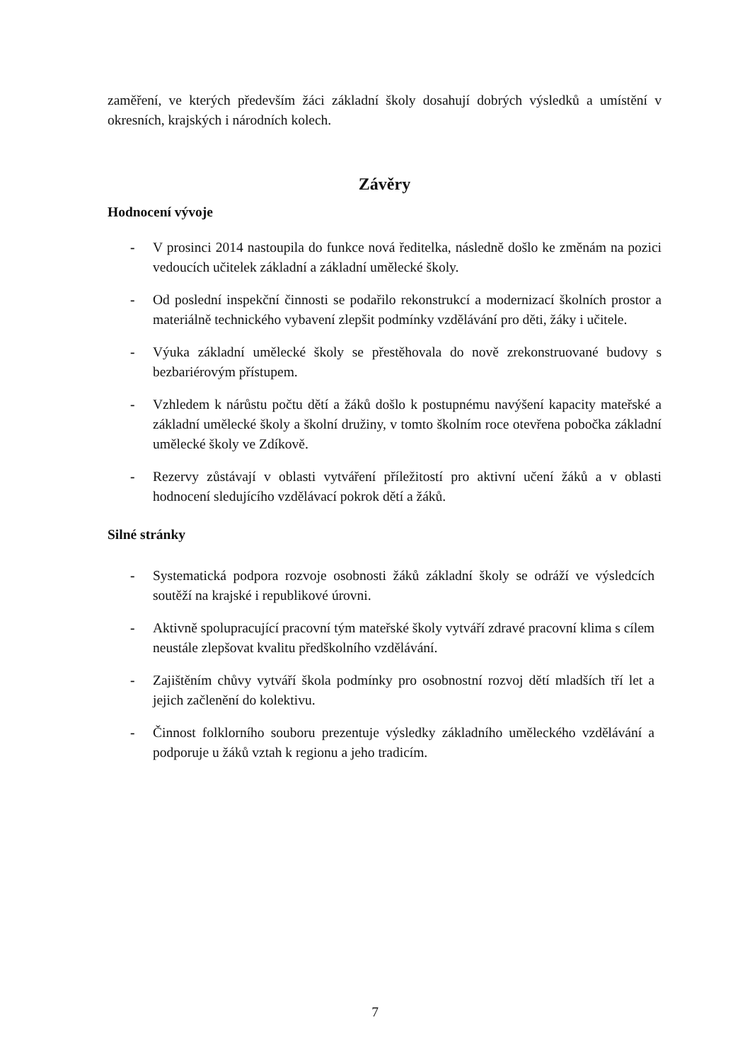zaměření, ve kterých především žáci základní školy dosahují dobrých výsledků a umístění v okresních, krajských i národních kolech.
Závěry
Hodnocení vývoje
- V prosinci 2014 nastoupila do funkce nová ředitelka, následně došlo ke změnám na pozici vedoucích učitelek základní a základní umělecké školy.
- Od poslední inspekční činnosti se podařilo rekonstrukcí a modernizací školních prostor a materiálně technického vybavení zlepšit podmínky vzdělávání pro děti, žáky i učitele.
- Výuka základní umělecké školy se přestěhovala do nově zrekonstruované budovy s bezbariérovým přístupem.
- Vzhledem k nárůstu počtu dětí a žáků došlo k postupnému navýšení kapacity mateřské a základní umělecké školy a školní družiny, v tomto školním roce otevřena pobočka základní umělecké školy ve Zdíkově.
- Rezervy zůstávají v oblasti vytváření příležitostí pro aktivní učení žáků a v oblasti hodnocení sledujícího vzdělávací pokrok dětí a žáků.
Silné stránky
- Systematická podpora rozvoje osobnosti žáků základní školy se odráží ve výsledcích soutěží na krajské i republikové úrovni.
- Aktivně spolupracující pracovní tým mateřské školy vytváří zdravé pracovní klima s cílem neustále zlepšovat kvalitu předškolního vzdělávání.
- Zajištěním chůvy vytváří škola podmínky pro osobnostní rozvoj dětí mladších tří let a jejich začlenění do kolektivu.
- Činnost folklorního souboru prezentuje výsledky základního uměleckého vzdělávání a podporuje u žáků vztah k regionu a jeho tradicím.
7